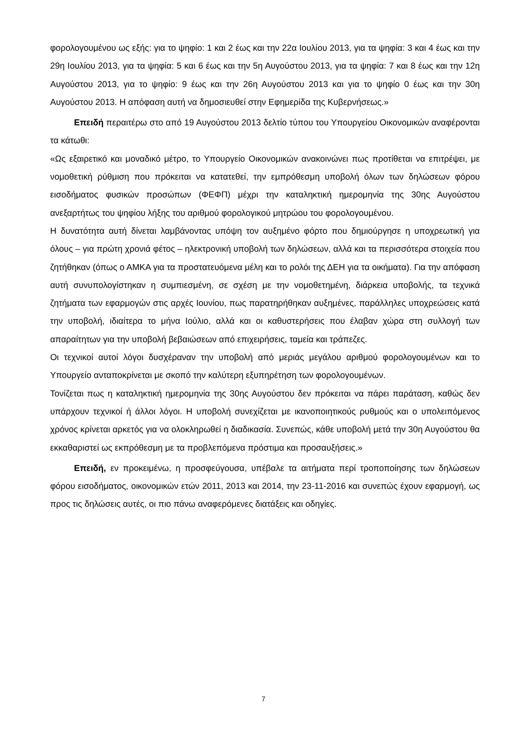φορολογουμένου ως εξής: για το ψηφίο: 1 και 2 έως και την 22α Ιουλίου 2013, για τα ψηφία: 3 και 4 έως και την 29η Ιουλίου 2013, για τα ψηφία: 5 και 6 έως και την 5η Αυγούστου 2013, για τα ψηφία: 7 και 8 έως και την 12η Αυγούστου 2013, για το ψηφίο: 9 έως και την 26η Αυγούστου 2013 και για το ψηφίο 0 έως και την 30η Αυγούστου 2013. Η απόφαση αυτή να δημοσιευθεί στην Εφημερίδα της Κυβερνήσεως.»
Επειδή περαιτέρω στο από 19 Αυγούστου 2013 δελτίο τύπου του Υπουργείου Οικονομικών αναφέρονται τα κάτωθι:
«Ως εξαιρετικό και μοναδικό μέτρο, το Υπουργείο Οικονομικών ανακοινώνει πως προτίθεται να επιτρέψει, με νομοθετική ρύθμιση που πρόκειται να κατατεθεί, την εμπρόθεσμη υποβολή όλων των δηλώσεων φόρου εισοδήματος φυσικών προσώπων (ΦΕΦΠ) μέχρι την καταληκτική ημερομηνία της 30ης Αυγούστου ανεξαρτήτως του ψηφίου λήξης του αριθμού φορολογικού μητρώου του φορολογουμένου.
Η δυνατότητα αυτή δίνεται λαμβάνοντας υπόψη τον αυξημένο φόρτο που δημιούργησε η υποχρεωτική για όλους – για πρώτη χρονιά φέτος – ηλεκτρονική υποβολή των δηλώσεων, αλλά και τα περισσότερα στοιχεία που ζητήθηκαν (όπως ο ΑΜΚΑ για τα προστατευόμενα μέλη και το ρολόι της ΔΕΗ για τα οικήματα). Για την απόφαση αυτή συνυπολογίστηκαν η συμπιεσμένη, σε σχέση με την νομοθετημένη, διάρκεια υποβολής, τα τεχνικά ζητήματα των εφαρμογών στις αρχές Ιουνίου, πως παρατηρήθηκαν αυξημένες, παράλληλες υποχρεώσεις κατά την υποβολή, ιδιαίτερα το μήνα Ιούλιο, αλλά και οι καθυστερήσεις που έλαβαν χώρα στη συλλογή των απαραίτητων για την υποβολή βεβαιώσεων από επιχειρήσεις, ταμεία και τράπεζες.
Οι τεχνικοί αυτοί λόγοι δυσχέραναν την υποβολή από μεριάς μεγάλου αριθμού φορολογουμένων και το Υπουργείο ανταποκρίνεται με σκοπό την καλύτερη εξυπηρέτηση των φορολογουμένων.
Τονίζεται πως η καταληκτική ημερομηνία της 30ης Αυγούστου δεν πρόκειται να πάρει παράταση, καθώς δεν υπάρχουν τεχνικοί ή άλλοι λόγοι. Η υποβολή συνεχίζεται με ικανοποιητικούς ρυθμούς και ο υπολειπόμενος χρόνος κρίνεται αρκετός για να ολοκληρωθεί η διαδικασία. Συνεπώς, κάθε υποβολή μετά την 30η Αυγούστου θα εκκαθαριστεί ως εκπρόθεσμη με τα προβλεπόμενα πρόστιμα και προσαυξήσεις.»
Επειδή, εν προκειμένω, η προσφεύγουσα, υπέβαλε τα αιτήματα περί τροποποίησης των δηλώσεων φόρου εισοδήματος, οικονομικών ετών 2011, 2013 και 2014, την 23-11-2016 και συνεπώς έχουν εφαρμογή, ως προς τις δηλώσεις αυτές, οι πιο πάνω αναφερόμενες διατάξεις και οδηγίες.
7